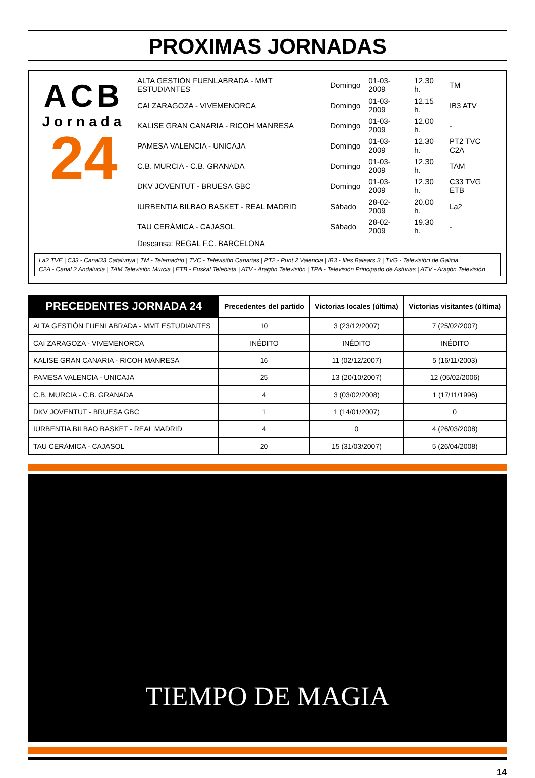PROXIMAS JORNADAS
ACB
Jornada
24
| ALTA GESTIÓN FUENLABRADA - MMT ESTUDIANTES | Domingo | 01-03-2009 | 12.30 h. | TM |
| CAI ZARAGOZA - VIVEMENORCA | Domingo | 01-03-2009 | 12.15 h. | IB3 ATV |
| KALISE GRAN CANARIA - RICOH MANRESA | Domingo | 01-03-2009 | 12.00 h. | - |
| PAMESA VALENCIA - UNICAJA | Domingo | 01-03-2009 | 12.30 h. | PT2 TVC C2A |
| C.B. MURCIA - C.B. GRANADA | Domingo | 01-03-2009 | 12.30 h. | TAM |
| DKV JOVENTUT - BRUESA GBC | Domingo | 01-03-2009 | 12.30 h. | C33 TVG ETB |
| IURBENTIA BILBAO BASKET - REAL MADRID | Sábado | 28-02-2009 | 20.00 h. | La2 |
| TAU CERÁMICA - CAJASOL | Sábado | 28-02-2009 | 19.30 h. | - |
| Descansa: REGAL F.C. BARCELONA | | | | |
La2 TVE | C33 - Canal33 Catalunya | TM - Telemadrid | TVC - Televisión Canarias | PT2 - Punt 2 Valencia | IB3 - Illes Balears 3 | TVG - Televisión de Galicia
C2A - Canal 2 Andalucía | TAM Televisión Murcia | ETB - Euskal Telebista | ATV - Aragón Televisión | TPA - Televisión Principado de Asturias | ATV - Aragón Televisión
| PRECEDENTES JORNADA 24 | Precedentes del partido | Victorias locales (última) | Victorias visitantes (última) |
| --- | --- | --- | --- |
| ALTA GESTIÓN FUENLABRADA - MMT ESTUDIANTES | 10 | 3 (23/12/2007) | 7 (25/02/2007) |
| CAI ZARAGOZA - VIVEMENORCA | INÉDITO | INÉDITO | INÉDITO |
| KALISE GRAN CANARIA - RICOH MANRESA | 16 | 11 (02/12/2007) | 5 (16/11/2003) |
| PAMESA VALENCIA - UNICAJA | 25 | 13 (20/10/2007) | 12 (05/02/2006) |
| C.B. MURCIA - C.B. GRANADA | 4 | 3 (03/02/2008) | 1 (17/11/1996) |
| DKV JOVENTUT - BRUESA GBC | 1 | 1 (14/01/2007) | 0 |
| IURBENTIA BILBAO BASKET - REAL MADRID | 4 | 0 | 4 (26/03/2008) |
| TAU CERÁMICA - CAJASOL | 20 | 15 (31/03/2007) | 5 (26/04/2008) |
TIEMPO DE MAGIA
14